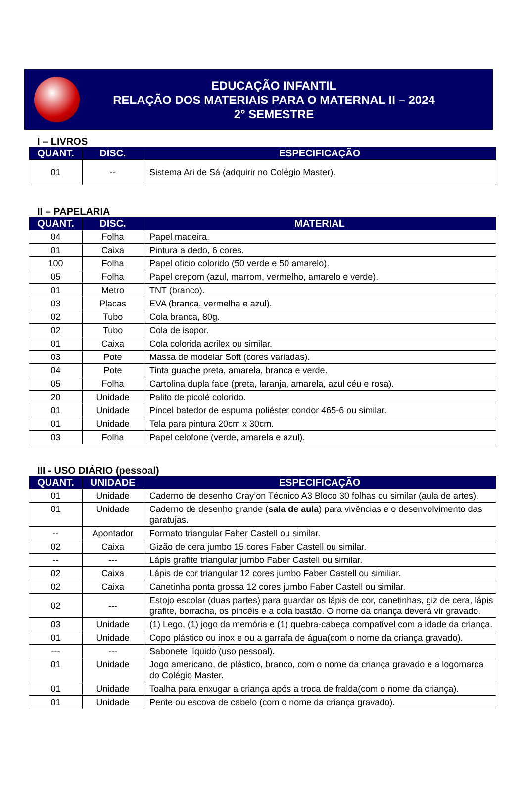EDUCAÇÃO INFANTIL
RELAÇÃO DOS MATERIAIS PARA O MATERNAL II – 2024
2° SEMESTRE
I – LIVROS
| QUANT. | DISC. | ESPECIFICAÇÃO |
| --- | --- | --- |
| 01 | -- | Sistema Ari de Sá (adquirir no Colégio Master). |
II – PAPELARIA
| QUANT. | DISC. | MATERIAL |
| --- | --- | --- |
| 04 | Folha | Papel madeira. |
| 01 | Caixa | Pintura a dedo, 6 cores. |
| 100 | Folha | Papel oficio colorido (50 verde e 50 amarelo). |
| 05 | Folha | Papel crepom (azul, marrom, vermelho, amarelo e verde). |
| 01 | Metro | TNT (branco). |
| 03 | Placas | EVA (branca, vermelha e azul). |
| 02 | Tubo | Cola branca, 80g. |
| 02 | Tubo | Cola de isopor. |
| 01 | Caixa | Cola colorida acrilex ou similar. |
| 03 | Pote | Massa de modelar Soft (cores variadas). |
| 04 | Pote | Tinta guache preta, amarela, branca e verde. |
| 05 | Folha | Cartolina dupla face (preta, laranja, amarela, azul céu e rosa). |
| 20 | Unidade | Palito de picolé colorido. |
| 01 | Unidade | Pincel batedor de espuma poliéster condor 465-6 ou similar. |
| 01 | Unidade | Tela para pintura 20cm x 30cm. |
| 03 | Folha | Papel celofone (verde, amarela e azul). |
III - USO DIÁRIO (pessoal)
| QUANT. | UNIDADE | ESPECIFICAÇÃO |
| --- | --- | --- |
| 01 | Unidade | Caderno de desenho Cray’on Técnico A3 Bloco 30 folhas ou similar (aula de artes). |
| 01 | Unidade | Caderno de desenho grande ( sala de aula ) para vivências e o desenvolvimento das garatujas. |
| -- | Apontador | Formato triangular Faber Castell ou similar. |
| 02 | Caixa | Gizão de cera jumbo 15 cores Faber Castell ou similar. |
| -- | --- | Lápis grafite triangular jumbo Faber Castell ou similar. |
| 02 | Caixa | Lápis de cor triangular 12 cores jumbo Faber Castell ou similiar. |
| 02 | Caixa | Canetinha ponta grossa 12 cores jumbo Faber Castell ou similar. |
| 02 | --- | Estojo escolar (duas partes) para guardar os lápis de cor, canetinhas, giz de cera, lápis grafite, borracha, os pincéis e a cola bastão. O nome da criança deverá vir gravado. |
| 03 | Unidade | (1) Lego, (1) jogo da memória e (1) quebra-cabeça compatível com a idade da criança. |
| 01 | Unidade | Copo plástico ou inox e ou a garrafa de água(com o nome da criança gravado). |
| --- | --- | Sabonete líquido (uso pessoal). |
| 01 | Unidade | Jogo americano, de plástico, branco, com o nome da criança gravado e a logomarca do Colégio Master. |
| 01 | Unidade | Toalha para enxugar a criança após a troca de fralda(com o nome da criança). |
| 01 | Unidade | Pente ou escova de cabelo (com o nome da criança gravado). |